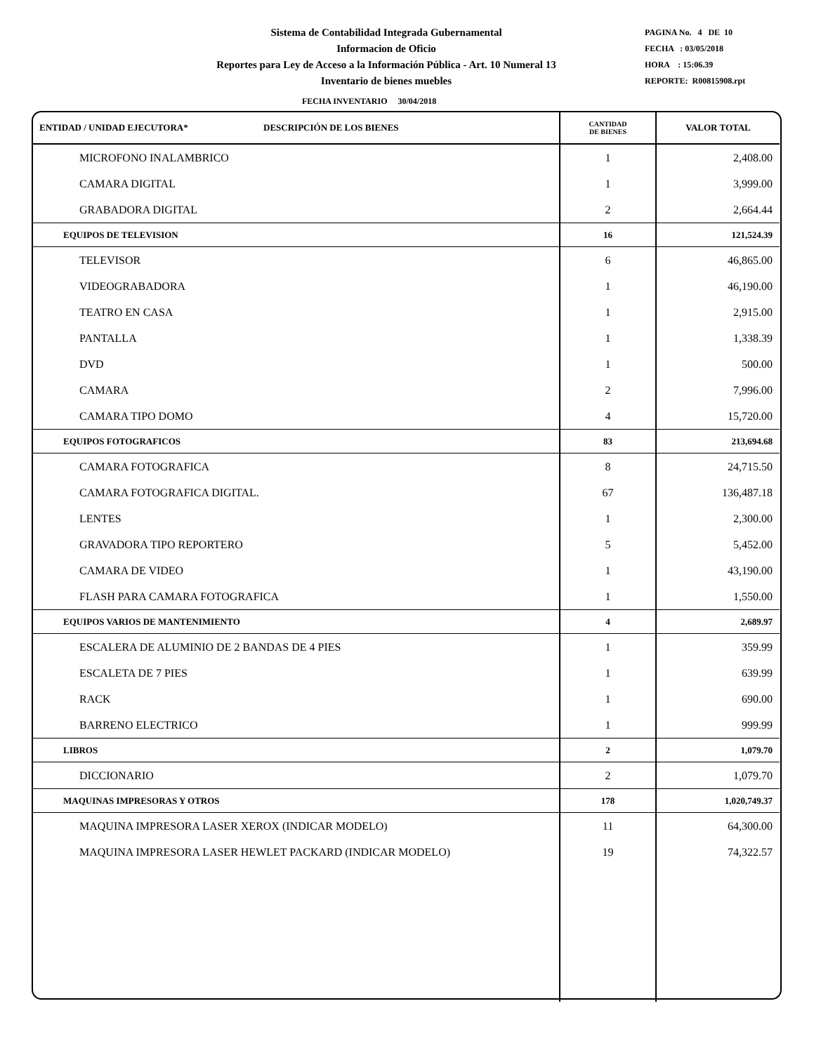Sistema de Contabilidad Integrada Gubernamental
Informacion de Oficio
Reportes para Ley de Acceso a la Información Pública - Art. 10 Numeral 13
Inventario de bienes muebles
PAGINA No. 4 DE 10
FECHA : 03/05/2018
HORA : 15:06.39
REPORTE: R00815908.rpt
FECHA INVENTARIO 30/04/2018
| ENTIDAD / UNIDAD EJECUTORA* DESCRIPCIÓN DE LOS BIENES | CANTIDAD DE BIENES | VALOR TOTAL |
| --- | --- | --- |
| MICROFONO INALAMBRICO | 1 | 2,408.00 |
| CAMARA DIGITAL | 1 | 3,999.00 |
| GRABADORA DIGITAL | 2 | 2,664.44 |
| EQUIPOS DE TELEVISION | 16 | 121,524.39 |
| TELEVISOR | 6 | 46,865.00 |
| VIDEOGRABADORA | 1 | 46,190.00 |
| TEATRO EN CASA | 1 | 2,915.00 |
| PANTALLA | 1 | 1,338.39 |
| DVD | 1 | 500.00 |
| CAMARA | 2 | 7,996.00 |
| CAMARA TIPO DOMO | 4 | 15,720.00 |
| EQUIPOS FOTOGRAFICOS | 83 | 213,694.68 |
| CAMARA FOTOGRAFICA | 8 | 24,715.50 |
| CAMARA FOTOGRAFICA DIGITAL. | 67 | 136,487.18 |
| LENTES | 1 | 2,300.00 |
| GRAVADORA TIPO REPORTERO | 5 | 5,452.00 |
| CAMARA DE VIDEO | 1 | 43,190.00 |
| FLASH PARA CAMARA FOTOGRAFICA | 1 | 1,550.00 |
| EQUIPOS VARIOS DE MANTENIMIENTO | 4 | 2,689.97 |
| ESCALERA DE ALUMINIO DE 2 BANDAS DE 4 PIES | 1 | 359.99 |
| ESCALETA DE 7 PIES | 1 | 639.99 |
| RACK | 1 | 690.00 |
| BARRENO ELECTRICO | 1 | 999.99 |
| LIBROS | 2 | 1,079.70 |
| DICCIONARIO | 2 | 1,079.70 |
| MAQUINAS IMPRESORAS Y OTROS | 178 | 1,020,749.37 |
| MAQUINA IMPRESORA LASER XEROX (INDICAR MODELO) | 11 | 64,300.00 |
| MAQUINA IMPRESORA LASER HEWLET PACKARD (INDICAR MODELO) | 19 | 74,322.57 |